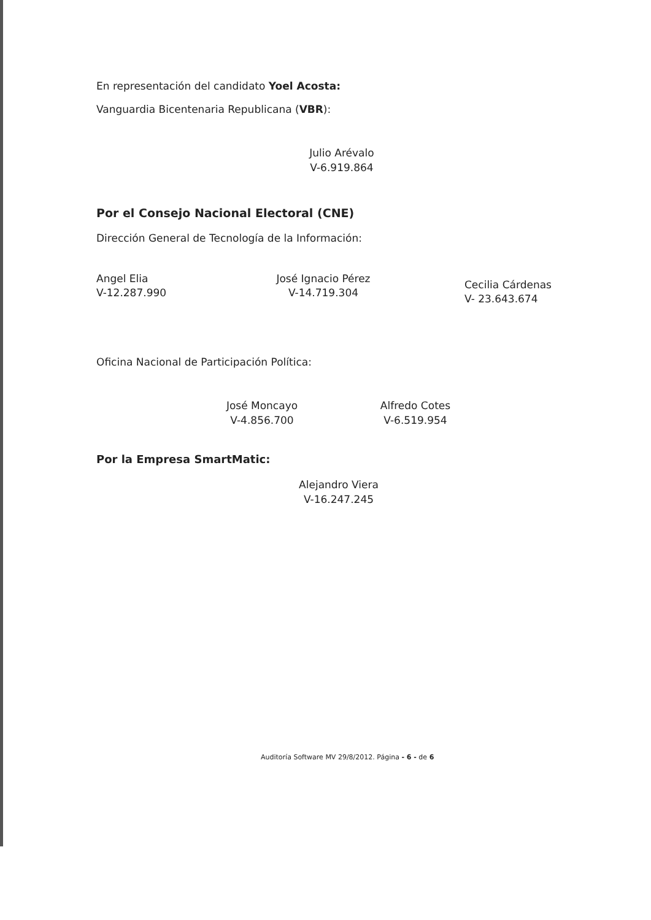En representación del candidato Yoel Acosta:
Vanguardia Bicentenaria Republicana (VBR):
Julio Arévalo
V-6.919.864
Por el Consejo Nacional Electoral (CNE)
Dirección General de Tecnología de la Información:
Angel Elia
V-12.287.990
José Ignacio Pérez
V-14.719.304
Cecilia Cárdenas
V- 23.643.674
Oficina Nacional de Participación Política:
José Moncayo
V-4.856.700
Alfredo Cotes
V-6.519.954
Por la Empresa SmartMatic:
Alejandro Viera
V-16.247.245
Auditoría Software MV 29/8/2012. Página - 6 - de 6